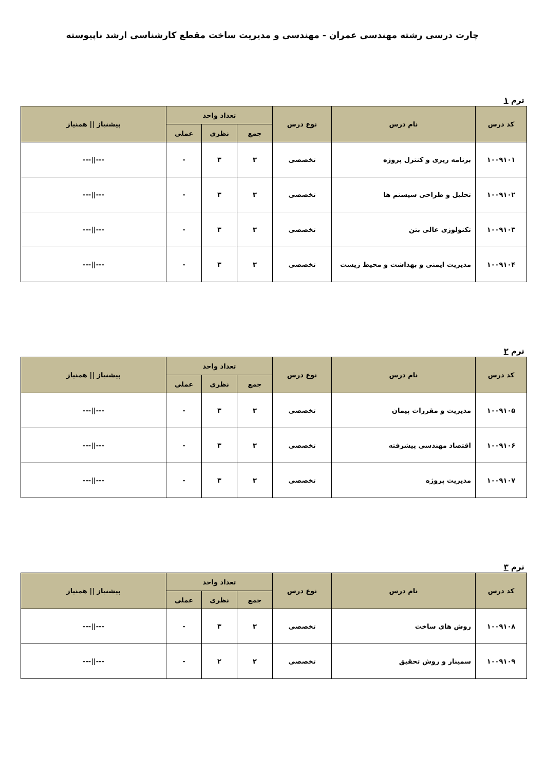چارت درسی رشته مهندسی عمران - مهندسی و مدیریت ساخت مقطع کارشناسی ارشد ناپیوسته
ترم ۱
| کد درس | نام درس | نوع درس | تعداد واحد | | | پیشنیاز // همنیاز |
| --- | --- | --- | --- | --- | --- | --- |
| | | | جمع | نظری | عملی | |
| ۱۰۰۹۱۰۱ | برنامه ریزی و کنترل پروژه | تخصصی | ۳ | ۳ | - | ---//--- |
| ۱۰۰۹۱۰۲ | تحلیل و طراحی سیستم ها | تخصصی | ۳ | ۳ | - | ---//--- |
| ۱۰۰۹۱۰۳ | تکنولوژی عالی بتن | تخصصی | ۳ | ۳ | - | ---//--- |
| ۱۰۰۹۱۰۴ | مدیریت ایمنی و بهداشت و محیط زیست | تخصصی | ۳ | ۳ | - | ---//--- |
ترم ۲
| کد درس | نام درس | نوع درس | تعداد واحد | | | پیشنیاز // همنیاز |
| --- | --- | --- | --- | --- | --- | --- |
| | | | جمع | نظری | عملی | |
| ۱۰۰۹۱۰۵ | مدیریت و مقررات پیمان | تخصصی | ۳ | ۳ | - | ---//--- |
| ۱۰۰۹۱۰۶ | اقتصاد مهندسی پیشرفته | تخصصی | ۳ | ۳ | - | ---//--- |
| ۱۰۰۹۱۰۷ | مدیریت پروژه | تخصصی | ۳ | ۳ | - | ---//--- |
ترم ۳
| کد درس | نام درس | نوع درس | تعداد واحد | | | پیشنیاز // همنیاز |
| --- | --- | --- | --- | --- | --- | --- |
| | | | جمع | نظری | عملی | |
| ۱۰۰۹۱۰۸ | روش های ساخت | تخصصی | ۳ | ۳ | - | ---//--- |
| ۱۰۰۹۱۰۹ | سمینار و روش تحقیق | تخصصی | ۲ | ۲ | - | ---//--- |